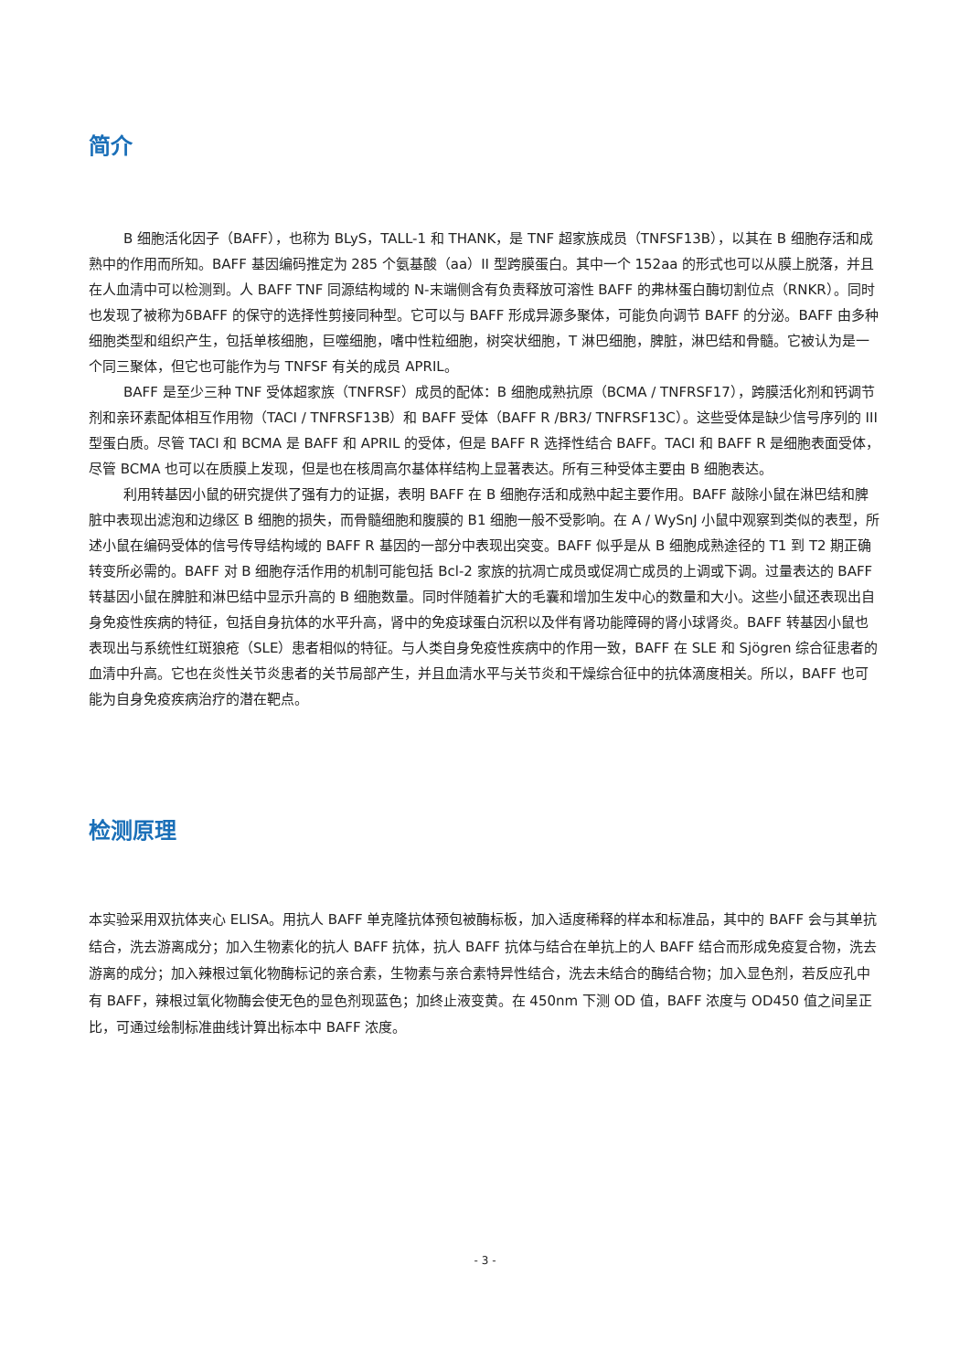简介
B 细胞活化因子（BAFF），也称为 BLyS，TALL-1 和 THANK，是 TNF 超家族成员（TNFSF13B），以其在 B 细胞存活和成熟中的作用而所知。BAFF 基因编码推定为 285 个氨基酸（aa）II 型跨膜蛋白。其中一个 152aa 的形式也可以从膜上脱落，并且在人血清中可以检测到。人 BAFF TNF 同源结构域的 N-末端侧含有负责释放可溶性 BAFF 的弗林蛋白酶切割位点（RNKR）。同时也发现了被称为δBAFF 的保守的选择性剪接同种型。它可以与 BAFF 形成异源多聚体，可能负向调节 BAFF 的分泌。BAFF 由多种细胞类型和组织产生，包括单核细胞，巨噬细胞，嗜中性粒细胞，树突状细胞，T 淋巴细胞，脾脏，淋巴结和骨髓。它被认为是一个同三聚体，但它也可能作为与 TNFSF 有关的成员 APRIL。
BAFF 是至少三种 TNF 受体超家族（TNFRSF）成员的配体：B 细胞成熟抗原（BCMA / TNFRSF17），跨膜活化剂和钙调节剂和亲环素配体相互作用物（TACI / TNFRSF13B）和 BAFF 受体（BAFF R /BR3/ TNFRSF13C）。这些受体是缺少信号序列的 III 型蛋白质。尽管 TACI 和 BCMA 是 BAFF 和 APRIL 的受体，但是 BAFF R 选择性结合 BAFF。TACI 和 BAFF R 是细胞表面受体，尽管 BCMA 也可以在质膜上发现，但是也在核周高尔基体样结构上显著表达。所有三种受体主要由 B 细胞表达。
利用转基因小鼠的研究提供了强有力的证据，表明 BAFF 在 B 细胞存活和成熟中起主要作用。BAFF 敲除小鼠在淋巴结和脾脏中表现出滤泡和边缘区 B 细胞的损失，而骨髓细胞和腹膜的 B1 细胞一般不受影响。在 A / WySnJ 小鼠中观察到类似的表型，所述小鼠在编码受体的信号传导结构域的 BAFF R 基因的一部分中表现出突变。BAFF 似乎是从 B 细胞成熟途径的 T1 到 T2 期正确转变所必需的。BAFF 对 B 细胞存活作用的机制可能包括 Bcl-2 家族的抗凋亡成员或促凋亡成员的上调或下调。过量表达的 BAFF 转基因小鼠在脾脏和淋巴结中显示升高的 B 细胞数量。同时伴随着扩大的毛囊和增加生发中心的数量和大小。这些小鼠还表现出自身免疫性疾病的特征，包括自身抗体的水平升高，肾中的免疫球蛋白沉积以及伴有肾功能障碍的肾小球肾炎。BAFF 转基因小鼠也表现出与系统性红斑狼疮（SLE）患者相似的特征。与人类自身免疫性疾病中的作用一致，BAFF 在 SLE 和 Sjögren 综合征患者的血清中升高。它也在炎性关节炎患者的关节局部产生，并且血清水平与关节炎和干燥综合征中的抗体滴度相关。所以，BAFF 也可能为自身免疫疾病治疗的潜在靶点。
检测原理
本实验采用双抗体夹心 ELISA。用抗人 BAFF 单克隆抗体预包被酶标板，加入适度稀释的样本和标准品，其中的 BAFF 会与其单抗结合，洗去游离成分；加入生物素化的抗人 BAFF 抗体，抗人 BAFF 抗体与结合在单抗上的人 BAFF 结合而形成免疫复合物，洗去游离的成分；加入辣根过氧化物酶标记的亲合素，生物素与亲合素特异性结合，洗去未结合的酶结合物；加入显色剂，若反应孔中有 BAFF，辣根过氧化物酶会使无色的显色剂现蓝色；加终止液变黄。在 450nm 下测 OD 值，BAFF 浓度与 OD450 值之间呈正比，可通过绘制标准曲线计算出标本中 BAFF 浓度。
- 3 -